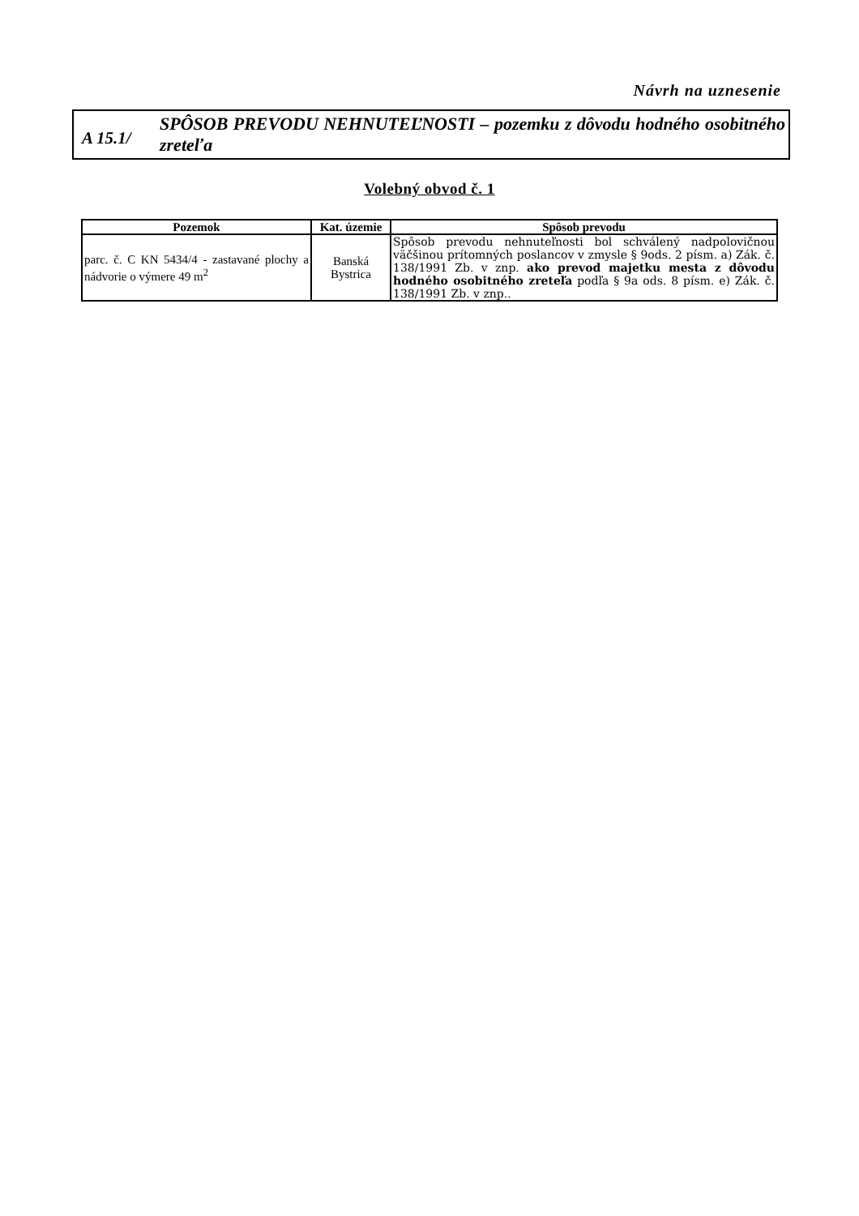Návrh na uznesenie
A 15.1/
SPÔSOB PREVODU NEHNUTEĽNOSTI – pozemku z dôvodu hodného osobitného zreteľa
Volebný obvod č. 1
| Pozemok | Kat. územie | Spôsob prevodu |
| --- | --- | --- |
| parc. č. C KN 5434/4 - zastavané plochy a nádvorie o výmere 49 m<sup>2</sup> | Banská Bystrica | Spôsob prevodu nehnuteľnosti bol schválený nadpolovičnou väčšinou prítomných poslancov v zmysle § 9ods. 2 písm. a) Zák. č. 138/1991 Zb. v znp. ako prevod majetku mesta z dôvodu hodného osobitného zreteľa podľa § 9a ods. 8 písm. e) Zák. č. 138/1991 Zb. v znp.. |